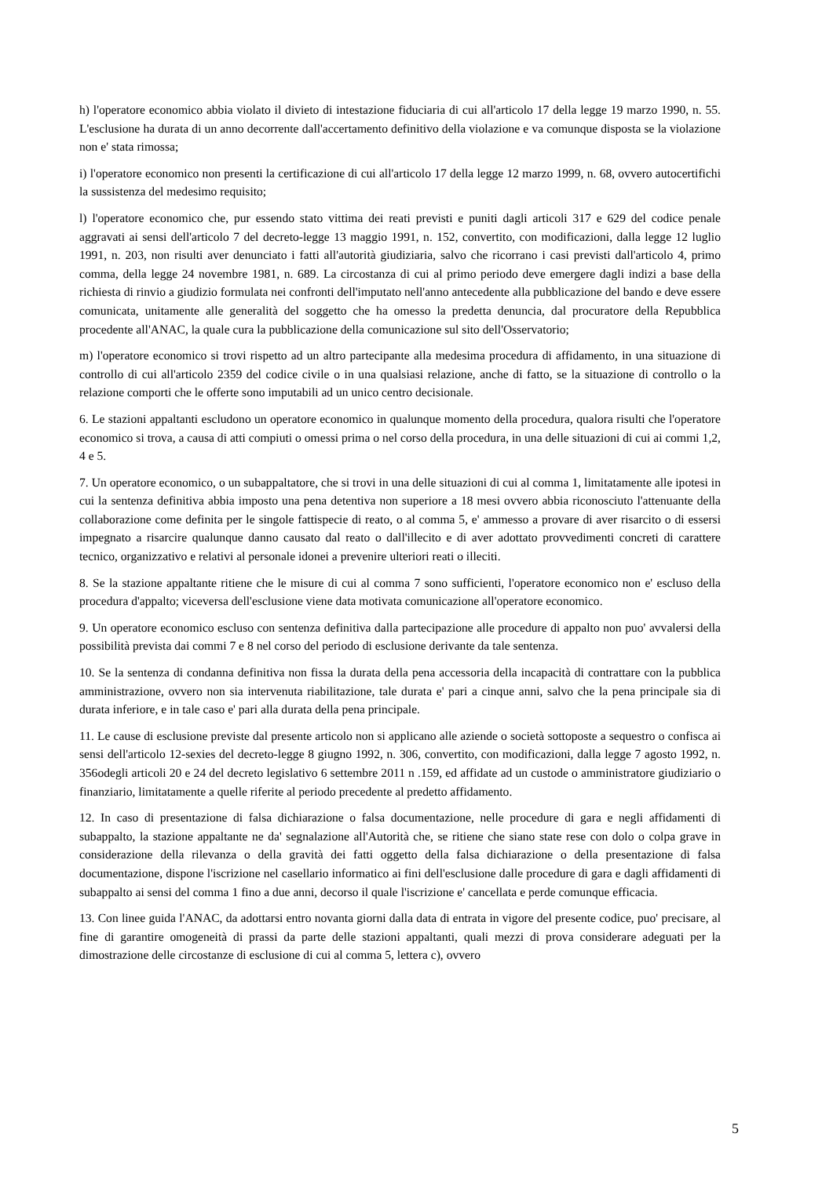h) l'operatore economico abbia violato il divieto di intestazione fiduciaria di cui all'articolo 17 della legge 19 marzo 1990, n. 55. L'esclusione ha durata di un anno decorrente dall'accertamento definitivo della violazione e va comunque disposta se la violazione non e' stata rimossa;
i) l'operatore economico non presenti la certificazione di cui all'articolo 17 della legge 12 marzo 1999, n. 68, ovvero autocertifichi la sussistenza del medesimo requisito;
l) l'operatore economico che, pur essendo stato vittima dei reati previsti e puniti dagli articoli 317 e 629 del codice penale aggravati ai sensi dell'articolo 7 del decreto-legge 13 maggio 1991, n. 152, convertito, con modificazioni, dalla legge 12 luglio 1991, n. 203, non risulti aver denunciato i fatti all'autorità giudiziaria, salvo che ricorrano i casi previsti dall'articolo 4, primo comma, della legge 24 novembre 1981, n. 689. La circostanza di cui al primo periodo deve emergere dagli indizi a base della richiesta di rinvio a giudizio formulata nei confronti dell'imputato nell'anno antecedente alla pubblicazione del bando e deve essere comunicata, unitamente alle generalità del soggetto che ha omesso la predetta denuncia, dal procuratore della Repubblica procedente all'ANAC, la quale cura la pubblicazione della comunicazione sul sito dell'Osservatorio;
m) l'operatore economico si trovi rispetto ad un altro partecipante alla medesima procedura di affidamento, in una situazione di controllo di cui all'articolo 2359 del codice civile o in una qualsiasi relazione, anche di fatto, se la situazione di controllo o la relazione comporti che le offerte sono imputabili ad un unico centro decisionale.
6. Le stazioni appaltanti escludono un operatore economico in qualunque momento della procedura, qualora risulti che l'operatore economico si trova, a causa di atti compiuti o omessi prima o nel corso della procedura, in una delle situazioni di cui ai commi 1,2, 4 e 5.
7. Un operatore economico, o un subappaltatore, che si trovi in una delle situazioni di cui al comma 1, limitatamente alle ipotesi in cui la sentenza definitiva abbia imposto una pena detentiva non superiore a 18 mesi ovvero abbia riconosciuto l'attenuante della collaborazione come definita per le singole fattispecie di reato, o al comma 5, e' ammesso a provare di aver risarcito o di essersi impegnato a risarcire qualunque danno causato dal reato o dall'illecito e di aver adottato provvedimenti concreti di carattere tecnico, organizzativo e relativi al personale idonei a prevenire ulteriori reati o illeciti.
8. Se la stazione appaltante ritiene che le misure di cui al comma 7 sono sufficienti, l'operatore economico non e' escluso della procedura d'appalto; viceversa dell'esclusione viene data motivata comunicazione all'operatore economico.
9. Un operatore economico escluso con sentenza definitiva dalla partecipazione alle procedure di appalto non puo' avvalersi della possibilità prevista dai commi 7 e 8 nel corso del periodo di esclusione derivante da tale sentenza.
10. Se la sentenza di condanna definitiva non fissa la durata della pena accessoria della incapacità di contrattare con la pubblica amministrazione, ovvero non sia intervenuta riabilitazione, tale durata e' pari a cinque anni, salvo che la pena principale sia di durata inferiore, e in tale caso e' pari alla durata della pena principale.
11. Le cause di esclusione previste dal presente articolo non si applicano alle aziende o società sottoposte a sequestro o confisca ai sensi dell'articolo 12-sexies del decreto-legge 8 giugno 1992, n. 306, convertito, con modificazioni, dalla legge 7 agosto 1992, n. 356odegli articoli 20 e 24 del decreto legislativo 6 settembre 2011 n .159, ed affidate ad un custode o amministratore giudiziario o finanziario, limitatamente a quelle riferite al periodo precedente al predetto affidamento.
12. In caso di presentazione di falsa dichiarazione o falsa documentazione, nelle procedure di gara e negli affidamenti di subappalto, la stazione appaltante ne da' segnalazione all'Autorità che, se ritiene che siano state rese con dolo o colpa grave in considerazione della rilevanza o della gravità dei fatti oggetto della falsa dichiarazione o della presentazione di falsa documentazione, dispone l'iscrizione nel casellario informatico ai fini dell'esclusione dalle procedure di gara e dagli affidamenti di subappalto ai sensi del comma 1 fino a due anni, decorso il quale l'iscrizione e' cancellata e perde comunque efficacia.
13. Con linee guida l'ANAC, da adottarsi entro novanta giorni dalla data di entrata in vigore del presente codice, puo' precisare, al fine di garantire omogeneità di prassi da parte delle stazioni appaltanti, quali mezzi di prova considerare adeguati per la dimostrazione delle circostanze di esclusione di cui al comma 5, lettera c), ovvero
5